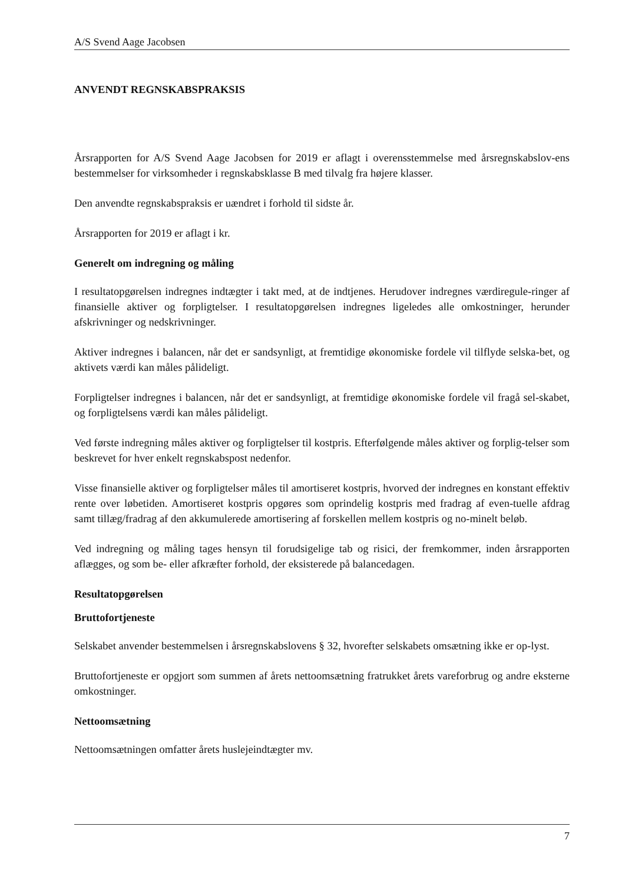A/S Svend Aage Jacobsen
ANVENDT REGNSKABSPRAKSIS
Årsrapporten for A/S Svend Aage Jacobsen for 2019 er aflagt i overensstemmelse med årsregnskabslov-ens bestemmelser for virksomheder i regnskabsklasse B med tilvalg fra højere klasser.
Den anvendte regnskabspraksis er uændret i forhold til sidste år.
Årsrapporten for 2019 er aflagt i kr.
Generelt om indregning og måling
I resultatopgørelsen indregnes indtægter i takt med, at de indtjenes. Herudover indregnes værdiregule-ringer af finansielle aktiver og forpligtelser. I resultatopgørelsen indregnes ligeledes alle omkostninger, herunder afskrivninger og nedskrivninger.
Aktiver indregnes i balancen, når det er sandsynligt, at fremtidige økonomiske fordele vil tilflyde selska-bet, og aktivets værdi kan måles pålideligt.
Forpligtelser indregnes i balancen, når det er sandsynligt, at fremtidige økonomiske fordele vil fragå sel-skabet, og forpligtelsens værdi kan måles pålideligt.
Ved første indregning måles aktiver og forpligtelser til kostpris. Efterfølgende måles aktiver og forplig-telser som beskrevet for hver enkelt regnskabspost nedenfor.
Visse finansielle aktiver og forpligtelser måles til amortiseret kostpris, hvorved der indregnes en konstant effektiv rente over løbetiden. Amortiseret kostpris opgøres som oprindelig kostpris med fradrag af even-tuelle afdrag samt tillæg/fradrag af den akkumulerede amortisering af forskellen mellem kostpris og no-minelt beløb.
Ved indregning og måling tages hensyn til forudsigelige tab og risici, der fremkommer, inden årsrapporten aflægges, og som be- eller afkræfter forhold, der eksisterede på balancedagen.
Resultatopgørelsen
Bruttofortjeneste
Selskabet anvender bestemmelsen i årsregnskabslovens § 32, hvorefter selskabets omsætning ikke er op-lyst.
Bruttofortjeneste er opgjort som summen af årets nettoomsætning fratrukket årets vareforbrug og andre eksterne omkostninger.
Nettoomsætning
Nettoomsætningen omfatter årets huslejeindtægter mv.
7